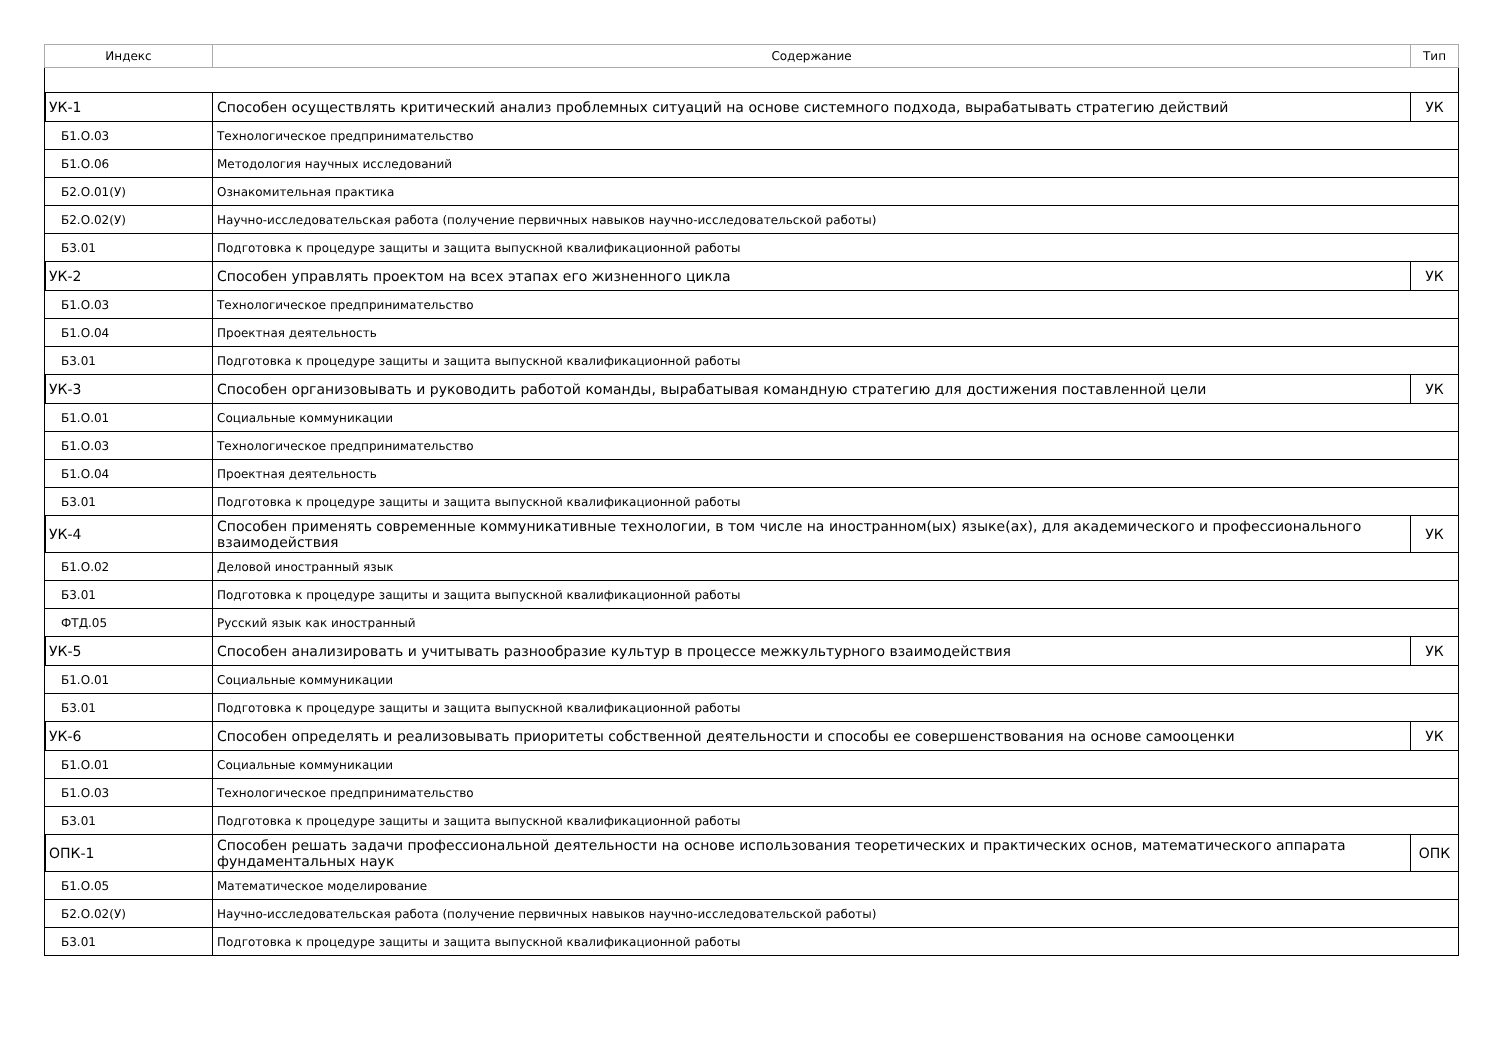| Индекс | Содержание | Тип |
| --- | --- | --- |
| УК-1 | Способен осуществлять критический анализ проблемных ситуаций на основе системного подхода, вырабатывать стратегию действий | УК |
| Б1.О.03 | Технологическое предпринимательство | |
| Б1.О.06 | Методология научных исследований | |
| Б2.О.01(У) | Ознакомительная практика | |
| Б2.О.02(У) | Научно-исследовательская работа (получение первичных навыков научно-исследовательской работы) | |
| Б3.01 | Подготовка к процедуре защиты и защита выпускной квалификационной работы | |
| УК-2 | Способен управлять проектом на всех этапах его жизненного цикла | УК |
| Б1.О.03 | Технологическое предпринимательство | |
| Б1.О.04 | Проектная деятельность | |
| Б3.01 | Подготовка к процедуре защиты и защита выпускной квалификационной работы | |
| УК-3 | Способен организовывать и руководить работой команды, вырабатывая командную стратегию для достижения поставленной цели | УК |
| Б1.О.01 | Социальные коммуникации | |
| Б1.О.03 | Технологическое предпринимательство | |
| Б1.О.04 | Проектная деятельность | |
| Б3.01 | Подготовка к процедуре защиты и защита выпускной квалификационной работы | |
| УК-4 | Способен применять современные коммуникативные технологии, в том числе на иностранном(ых) языке(ах), для академического и профессионального взаимодействия | УК |
| Б1.О.02 | Деловой иностранный язык | |
| Б3.01 | Подготовка к процедуре защиты и защита выпускной квалификационной работы | |
| ФТД.05 | Русский язык как иностранный | |
| УК-5 | Способен анализировать и учитывать разнообразие культур в процессе межкультурного взаимодействия | УК |
| Б1.О.01 | Социальные коммуникации | |
| Б3.01 | Подготовка к процедуре защиты и защита выпускной квалификационной работы | |
| УК-6 | Способен определять и реализовывать приоритеты собственной деятельности и способы ее совершенствования на основе самооценки | УК |
| Б1.О.01 | Социальные коммуникации | |
| Б1.О.03 | Технологическое предпринимательство | |
| Б3.01 | Подготовка к процедуре защиты и защита выпускной квалификационной работы | |
| ОПК-1 | Способен решать задачи профессиональной деятельности на основе использования теоретических и практических основ, математического аппарата фундаментальных наук | ОПК |
| Б1.О.05 | Математическое моделирование | |
| Б2.О.02(У) | Научно-исследовательская работа (получение первичных навыков научно-исследовательской работы) | |
| Б3.01 | Подготовка к процедуре защиты и защита выпускной квалификационной работы | |